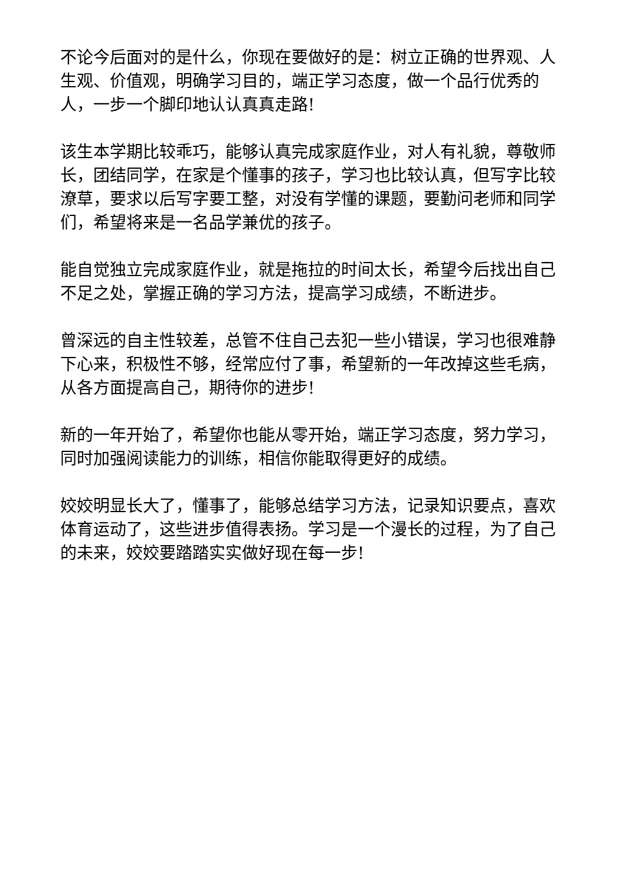不论今后面对的是什么，你现在要做好的是：树立正确的世界观、人生观、价值观，明确学习目的，端正学习态度，做一个品行优秀的人，一步一个脚印地认认真真走路!
该生本学期比较乖巧，能够认真完成家庭作业，对人有礼貌，尊敬师长，团结同学，在家是个懂事的孩子，学习也比较认真，但写字比较潦草，要求以后写字要工整，对没有学懂的课题，要勤问老师和同学们，希望将来是一名品学兼优的孩子。
能自觉独立完成家庭作业，就是拖拉的时间太长，希望今后找出自己不足之处，掌握正确的学习方法，提高学习成绩，不断进步。
曾深远的自主性较差，总管不住自己去犯一些小错误，学习也很难静下心来，积极性不够，经常应付了事，希望新的一年改掉这些毛病，从各方面提高自己，期待你的进步!
新的一年开始了，希望你也能从零开始，端正学习态度，努力学习，同时加强阅读能力的训练，相信你能取得更好的成绩。
姣姣明显长大了，懂事了，能够总结学习方法，记录知识要点，喜欢体育运动了，这些进步值得表扬。学习是一个漫长的过程，为了自己的未来，姣姣要踏踏实实做好现在每一步!